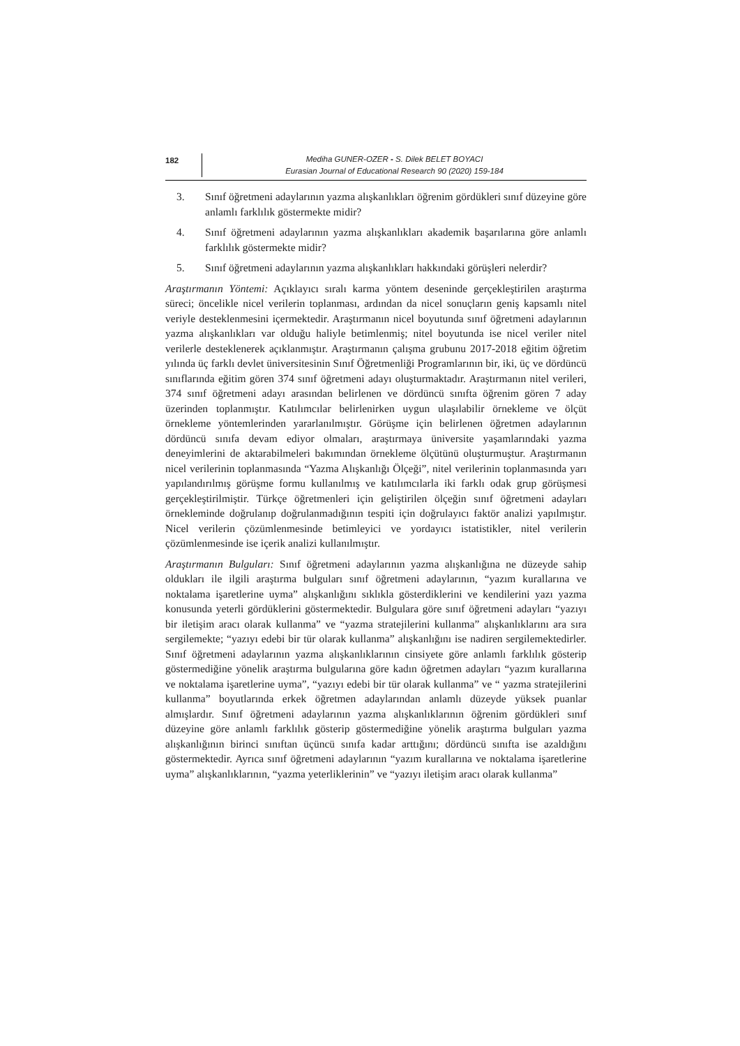182 Mediha GUNER-OZER - S. Dilek BELET BOYACI
Eurasian Journal of Educational Research 90 (2020) 159-184
3. Sınıf öğretmeni adaylarının yazma alışkanlıkları öğrenim gördükleri sınıf düzeyine göre anlamlı farklılık göstermekte midir?
4. Sınıf öğretmeni adaylarının yazma alışkanlıkları akademik başarılarına göre anlamlı farklılık göstermekte midir?
5. Sınıf öğretmeni adaylarının yazma alışkanlıkları hakkındaki görüşleri nelerdir?
Araştırmanın Yöntemi: Açıklayıcı sıralı karma yöntem deseninde gerçekleştirilen araştırma süreci; öncelikle nicel verilerin toplanması, ardından da nicel sonuçların geniş kapsamlı nitel veriyle desteklenmesini içermektedir. Araştırmanın nicel boyutunda sınıf öğretmeni adaylarının yazma alışkanlıkları var olduğu haliyle betimlenmiş; nitel boyutunda ise nicel veriler nitel verilerle desteklenerek açıklanmıştır. Araştırmanın çalışma grubunu 2017-2018 eğitim öğretim yılında üç farklı devlet üniversitesinin Sınıf Öğretmenliği Programlarının bir, iki, üç ve dördüncü sınıflarında eğitim gören 374 sınıf öğretmeni adayı oluşturmaktadır. Araştırmanın nitel verileri, 374 sınıf öğretmeni adayı arasından belirlenen ve dördüncü sınıfta öğrenim gören 7 aday üzerinden toplanmıştır. Katılımcılar belirlenirken uygun ulaşılabilir örnekleme ve ölçüt örnekleme yöntemlerinden yararlanılmıştır. Görüşme için belirlenen öğretmen adaylarının dördüncü sınıfa devam ediyor olmaları, araştırmaya üniversite yaşamlarındaki yazma deneyimlerini de aktarabilmeleri bakımından örnekleme ölçütünü oluşturmuştur. Araştırmanın nicel verilerinin toplanmasında “Yazma Alışkanlığı Ölçeği”, nitel verilerinin toplanmasında yarı yapılandırılmış görüşme formu kullanılmış ve katılımcılarla iki farklı odak grup görüşmesi gerçekleştirilmiştir. Türkçe öğretmenleri için geliştirilen ölçeğin sınıf öğretmeni adayları örnekleminde doğrulanıp doğrulanmadığının tespiti için doğrulayıcı faktör analizi yapılmıştır. Nicel verilerin çözümlenmesinde betimleyici ve yordayıcı istatistikler, nitel verilerin çözümlenmesinde ise içerik analizi kullanılmıştır.
Araştırmanın Bulguları: Sınıf öğretmeni adaylarının yazma alışkanlığına ne düzeyde sahip oldukları ile ilgili araştırma bulguları sınıf öğretmeni adaylarının, “yazım kurallarına ve noktalama işaretlerine uyma” alışkanlığını sıklıkla gösterdiklerini ve kendilerini yazı yazma konusunda yeterli gördüklerini göstermektedir. Bulgulara göre sınıf öğretmeni adayları “yazıyı bir iletişim aracı olarak kullanma” ve “yazma stratejilerini kullanma” alışkanlıklarını ara sıra sergilemekte; “yazıyı edebi bir tür olarak kullanma” alışkanlığını ise nadiren sergilemektedirler. Sınıf öğretmeni adaylarının yazma alışkanlıklarının cinsiyete göre anlamlı farklılık gösterip göstermediğine yönelik araştırma bulgularına göre kadın öğretmen adayları “yazım kurallarına ve noktalama işaretlerine uyma”, “yazıyı edebi bir tür olarak kullanma” ve “ yazma stratejilerini kullanma” boyutlarında erkek öğretmen adaylarından anlamlı düzeyde yüksek puanlar almışlardır. Sınıf öğretmeni adaylarının yazma alışkanlıklarının öğrenim gördükleri sınıf düzeyine göre anlamlı farklılık gösterip göstermediğine yönelik araştırma bulguları yazma alışkanlığının birinci sınıftan üçüncü sınıfa kadar arttığını; dördüncü sınıfta ise azaldığını göstermektedir. Ayrıca sınıf öğretmeni adaylarının “yazım kurallarına ve noktalama işaretlerine uyma” alışkanlıklarının, “yazma yeterliklerinin” ve “yazıyı iletişim aracı olarak kullanma”